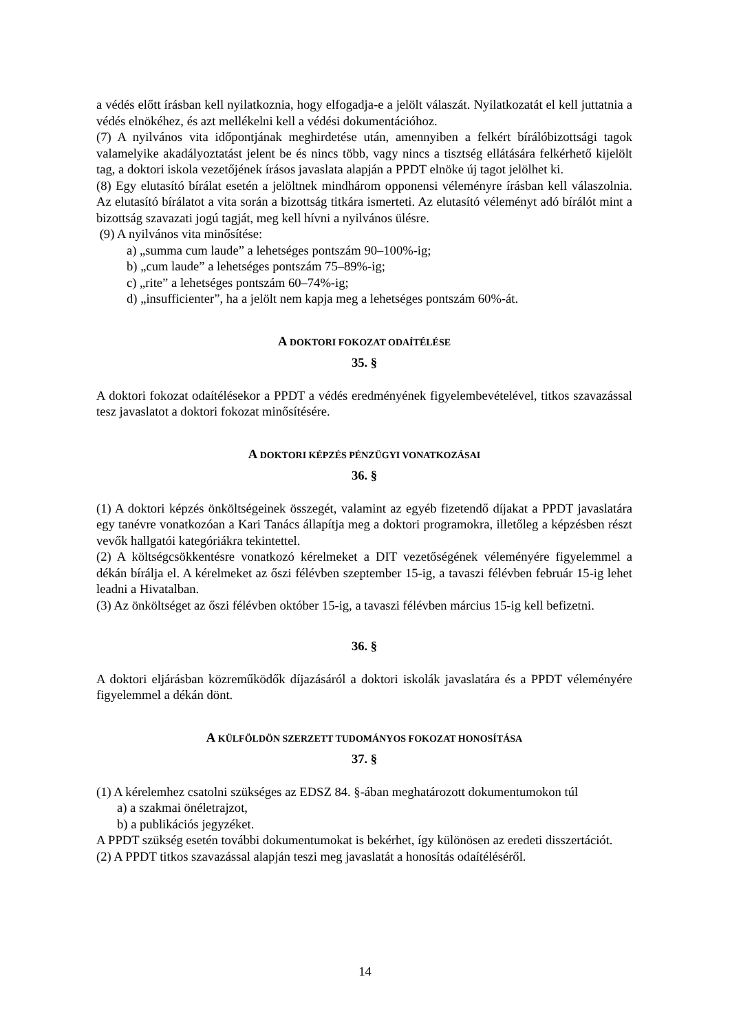a védés előtt írásban kell nyilatkoznia, hogy elfogadja-e a jelölt válaszát. Nyilatkozatát el kell juttatnia a védés elnökéhez, és azt mellékelni kell a védési dokumentációhoz.
(7) A nyilvános vita időpontjának meghirdetése után, amennyiben a felkért bírálóbizottsági tagok valamelyike akadályoztatást jelent be és nincs több, vagy nincs a tisztség ellátására felkérhető kijelölt tag, a doktori iskola vezetőjének írásos javaslata alapján a PPDT elnöke új tagot jelölhet ki.
(8) Egy elutasító bírálat esetén a jelöltnek mindhárom opponensi véleményre írásban kell válaszolnia. Az elutasító bírálatot a vita során a bizottság titkára ismerteti. Az elutasító véleményt adó bírálót mint a bizottság szavazati jogú tagját, meg kell hívni a nyilvános ülésre.
(9) A nyilvános vita minősítése:
a) „summa cum laude” a lehetséges pontszám 90–100%-ig;
b) „cum laude” a lehetséges pontszám 75–89%-ig;
c) „rite” a lehetséges pontszám 60–74%-ig;
d) „insufficienter”, ha a jelölt nem kapja meg a lehetséges pontszám 60%-át.
A DOKTORI FOKOZAT ODAÍTÉLÉSE
35. §
A doktori fokozat odaítélésekor a PPDT a védés eredményének figyelembevételével, titkos szavazással tesz javaslatot a doktori fokozat minősítésére.
A DOKTORI KÉPZÉS PÉNZÜGYI VONATKOZÁSAI
36. §
(1) A doktori képzés önköltségeinek összegét, valamint az egyéb fizetendő díjakat a PPDT javaslatára egy tanévre vonatkozóan a Kari Tanács állapítja meg a doktori programokra, illetőleg a képzésben részt vevők hallgatói kategóriákra tekintettel.
(2) A költségcsökkentésre vonatkozó kérelmeket a DIT vezetőségének véleményére figyelemmel a dékán bírálja el. A kérelmeket az őszi félévben szeptember 15-ig, a tavaszi félévben február 15-ig lehet leadni a Hivatalban.
(3) Az önköltséget az őszi félévben október 15-ig, a tavaszi félévben március 15-ig kell befizetni.
36. §
A doktori eljárásban közreműködők díjazásáról a doktori iskolák javaslatára és a PPDT véleményére figyelemmel a dékán dönt.
A KÜLFÖLDÖN SZERZETT TUDOMÁNYOS FOKOZAT HONOSÍTÁSA
37. §
(1) A kérelemhez csatolni szükséges az EDSZ 84. §-ában meghatározott dokumentumokon túl
a) a szakmai önéletrajzot,
b) a publikációs jegyzéket.
A PPDT szükség esetén további dokumentumokat is bekérhet, így különösen az eredeti disszertációt.
(2) A PPDT titkos szavazással alapján teszi meg javaslatát a honosítás odaítéléséről.
14